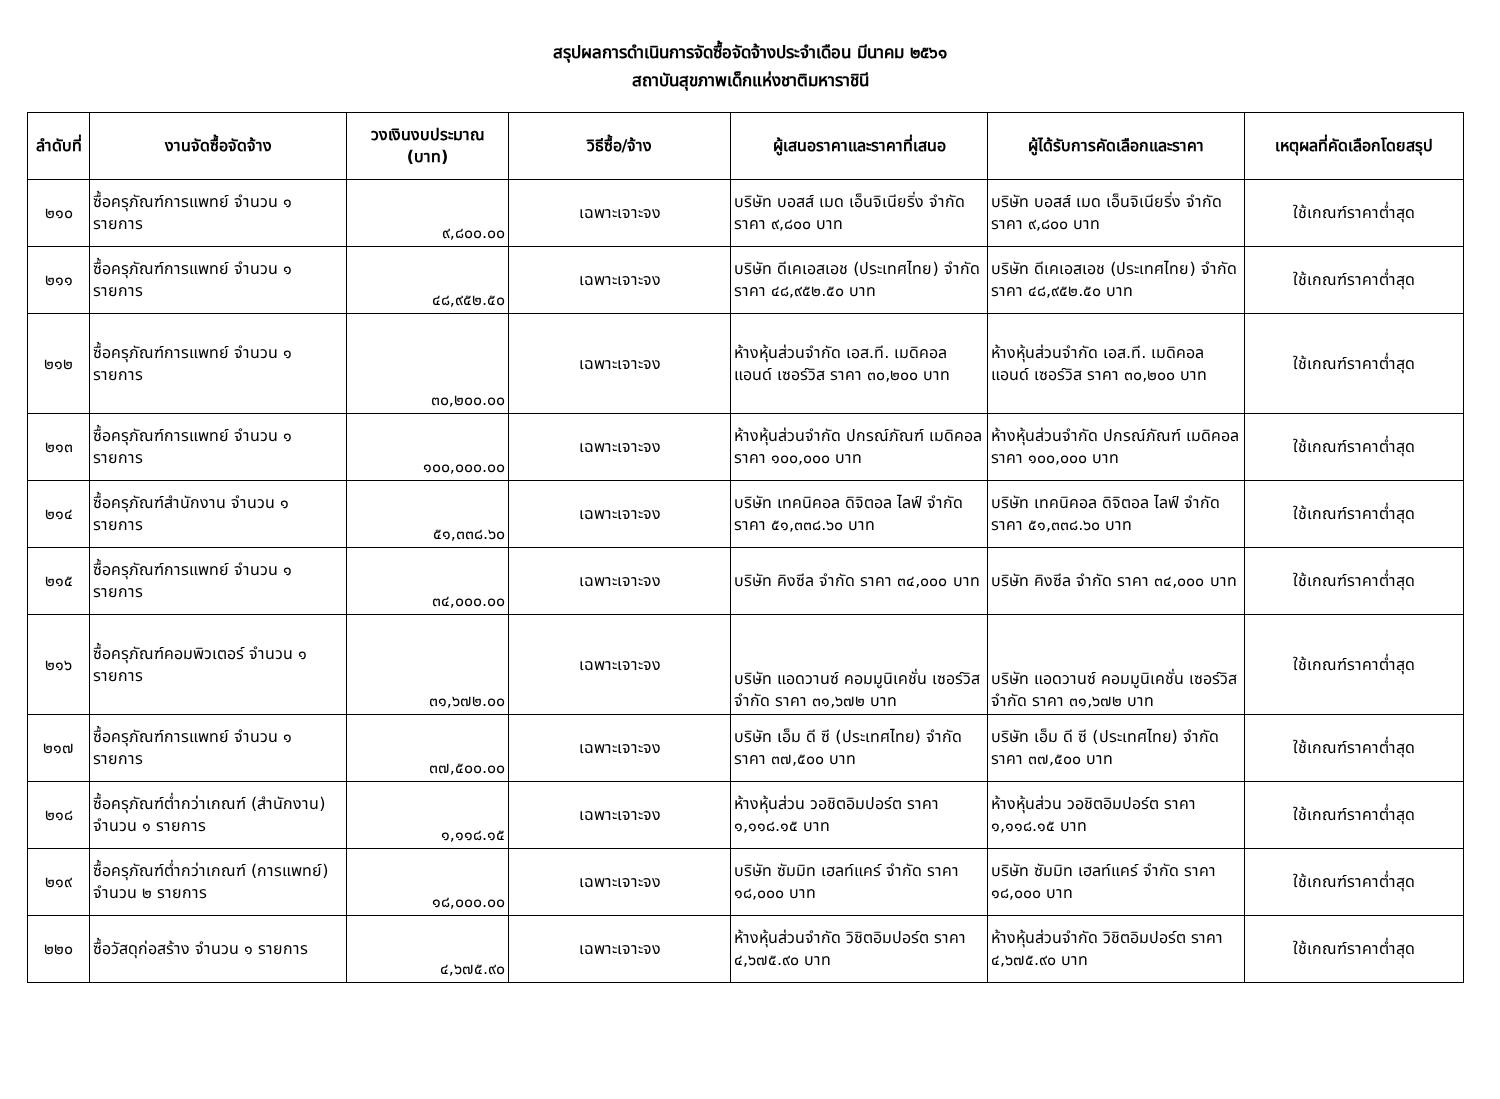สรุปผลการดำเนินการจัดซื้อจัดจ้างประจำเดือน มีนาคม ๒๕๖๑
สถาบันสุขภาพเด็กแห่งชาติมหาราชินี
| ลำดับที่ | งานจัดซื้อจัดจ้าง | วงเงินงบประมาณ (บาท) | วิธีซื้อ/จ้าง | ผู้เสนอราคาและราคาที่เสนอ | ผู้ได้รับการคัดเลือกและราคา | เหตุผลที่คัดเลือกโดยสรุป |
| --- | --- | --- | --- | --- | --- | --- |
| ๒๑๐ | ซื้อครุภัณฑ์การแพทย์ จำนวน ๑ รายการ | ๙,๘๐๐.๐๐ | เฉพาะเจาะจง | บริษัท บอสส์ เมด เอ็นจิเนียริ่ง จำกัด ราคา ๙,๘๐๐ บาท | บริษัท บอสส์ เมด เอ็นจิเนียริ่ง จำกัด ราคา ๙,๘๐๐ บาท | ใช้เกณฑ์ราคาต่ำสุด |
| ๒๑๑ | ซื้อครุภัณฑ์การแพทย์ จำนวน ๑ รายการ | ๔๘,๙๕๒.๕๐ | เฉพาะเจาะจง | บริษัท ดีเคเอสเอช (ประเทศไทย) จำกัด ราคา ๔๘,๙๕๒.๕๐ บาท | บริษัท ดีเคเอสเอช (ประเทศไทย) จำกัด ราคา ๔๘,๙๕๒.๕๐ บาท | ใช้เกณฑ์ราคาต่ำสุด |
| ๒๑๒ | ซื้อครุภัณฑ์การแพทย์ จำนวน ๑ รายการ | ๓๐,๒๐๐.๐๐ | เฉพาะเจาะจง | ห้างหุ้นส่วนจำกัด เอส.ที. เมดิคอล แอนด์ เซอร์วิส ราคา ๓๐,๒๐๐ บาท | ห้างหุ้นส่วนจำกัด เอส.ที. เมดิคอล แอนด์ เซอร์วิส ราคา ๓๐,๒๐๐ บาท | ใช้เกณฑ์ราคาต่ำสุด |
| ๒๑๓ | ซื้อครุภัณฑ์การแพทย์ จำนวน ๑ รายการ | ๑๐๐,๐๐๐.๐๐ | เฉพาะเจาะจง | ห้างหุ้นส่วนจำกัด ปกรณ์ภัณฑ์ เมดิคอล ราคา ๑๐๐,๐๐๐ บาท | ห้างหุ้นส่วนจำกัด ปกรณ์ภัณฑ์ เมดิคอล ราคา ๑๐๐,๐๐๐ บาท | ใช้เกณฑ์ราคาต่ำสุด |
| ๒๑๔ | ซื้อครุภัณฑ์สำนักงาน จำนวน ๑ รายการ | ๕๑,๓๓๘.๖๐ | เฉพาะเจาะจง | บริษัท เทคนิคอล ดิจิตอล ไลฟ์ จำกัด ราคา ๕๑,๓๓๘.๖๐ บาท | บริษัท เทคนิคอล ดิจิตอล ไลฟ์ จำกัด ราคา ๕๑,๓๓๘.๖๐ บาท | ใช้เกณฑ์ราคาต่ำสุด |
| ๒๑๕ | ซื้อครุภัณฑ์การแพทย์ จำนวน ๑ รายการ | ๓๔,๐๐๐.๐๐ | เฉพาะเจาะจง | บริษัท คิงซีล จำกัด ราคา ๓๔,๐๐๐ บาท | บริษัท คิงซีล จำกัด ราคา ๓๔,๐๐๐ บาท | ใช้เกณฑ์ราคาต่ำสุด |
| ๒๑๖ | ซื้อครุภัณฑ์คอมพิวเตอร์ จำนวน ๑ รายการ | ๓๑,๖๗๒.๐๐ | เฉพาะเจาะจง | บริษัท แอดวานซ์ คอมมูนิเคชั่น เซอร์วิส จำกัด ราคา ๓๑,๖๗๒ บาท | บริษัท แอดวานซ์ คอมมูนิเคชั่น เซอร์วิส จำกัด ราคา ๓๑,๖๗๒ บาท | ใช้เกณฑ์ราคาต่ำสุด |
| ๒๑๗ | ซื้อครุภัณฑ์การแพทย์ จำนวน ๑ รายการ | ๓๗,๕๐๐.๐๐ | เฉพาะเจาะจง | บริษัท เอ็ม ดี ซี (ประเทศไทย) จำกัด ราคา ๓๗,๕๐๐ บาท | บริษัท เอ็ม ดี ซี (ประเทศไทย) จำกัด ราคา ๓๗,๕๐๐ บาท | ใช้เกณฑ์ราคาต่ำสุด |
| ๒๑๘ | ซื้อครุภัณฑ์ต่ำกว่าเกณฑ์ (สำนักงาน) จำนวน ๑ รายการ | ๑,๑๑๘.๑๕ | เฉพาะเจาะจง | ห้างหุ้นส่วน วอชิตอิมปอร์ต ราคา ๑,๑๑๘.๑๕ บาท | ห้างหุ้นส่วน วอชิตอิมปอร์ต ราคา ๑,๑๑๘.๑๕ บาท | ใช้เกณฑ์ราคาต่ำสุด |
| ๒๑๙ | ซื้อครุภัณฑ์ต่ำกว่าเกณฑ์ (การแพทย์) จำนวน ๒ รายการ | ๑๘,๐๐๐.๐๐ | เฉพาะเจาะจง | บริษัท ซัมมิท เฮลท์แคร์ จำกัด ราคา ๑๘,๐๐๐ บาท | บริษัท ซัมมิท เฮลท์แคร์ จำกัด ราคา ๑๘,๐๐๐ บาท | ใช้เกณฑ์ราคาต่ำสุด |
| ๒๒๐ | ซื้อวัสดุก่อสร้าง จำนวน ๑ รายการ | ๔,๖๗๕.๙๐ | เฉพาะเจาะจง | ห้างหุ้นส่วนจำกัด วิชิตอิมปอร์ต ราคา ๔,๖๗๕.๙๐ บาท | ห้างหุ้นส่วนจำกัด วิชิตอิมปอร์ต ราคา ๔,๖๗๕.๙๐ บาท | ใช้เกณฑ์ราคาต่ำสุด |